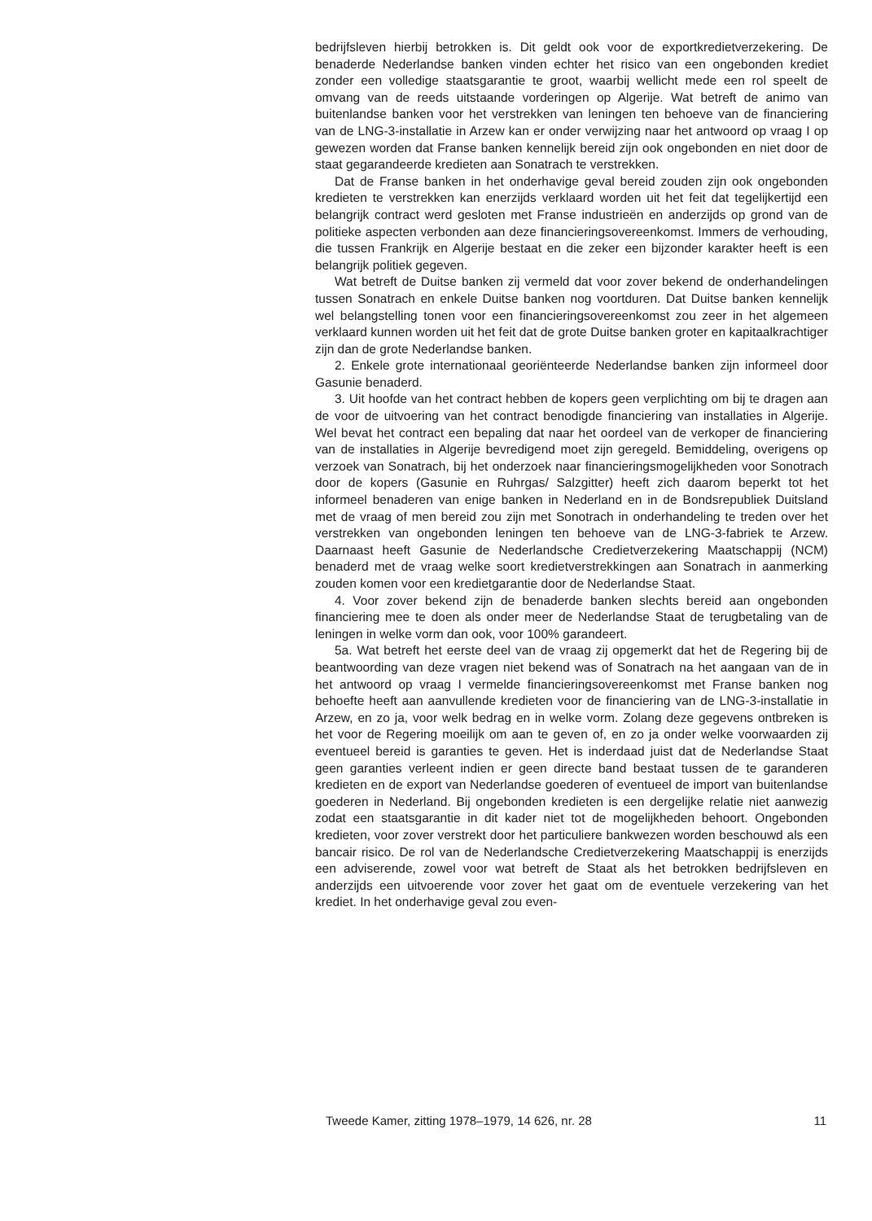bedrijfsleven hierbij betrokken is. Dit geldt ook voor de exportkredietverzekering. De benaderde Nederlandse banken vinden echter het risico van een ongebonden krediet zonder een volledige staatsgarantie te groot, waarbij wellicht mede een rol speelt de omvang van de reeds uitstaande vorderingen op Algerije. Wat betreft de animo van buitenlandse banken voor het verstrekken van leningen ten behoeve van de financiering van de LNG-3-installatie in Arzew kan er onder verwijzing naar het antwoord op vraag I op gewezen worden dat Franse banken kennelijk bereid zijn ook ongebonden en niet door de staat gegarandeerde kredieten aan Sonatrach te verstrekken.
Dat de Franse banken in het onderhavige geval bereid zouden zijn ook ongebonden kredieten te verstrekken kan enerzijds verklaard worden uit het feit dat tegelijkertijd een belangrijk contract werd gesloten met Franse industrieën en anderzijds op grond van de politieke aspecten verbonden aan deze financieringsovereenkomst. Immers de verhouding, die tussen Frankrijk en Algerije bestaat en die zeker een bijzonder karakter heeft is een belangrijk politiek gegeven.
Wat betreft de Duitse banken zij vermeld dat voor zover bekend de onderhandelingen tussen Sonatrach en enkele Duitse banken nog voortduren. Dat Duitse banken kennelijk wel belangstelling tonen voor een financieringsovereenkomst zou zeer in het algemeen verklaard kunnen worden uit het feit dat de grote Duitse banken groter en kapitaalkrachtiger zijn dan de grote Nederlandse banken.
2. Enkele grote internationaal georiënteerde Nederlandse banken zijn informeel door Gasunie benaderd.
3. Uit hoofde van het contract hebben de kopers geen verplichting om bij te dragen aan de voor de uitvoering van het contract benodigde financiering van installaties in Algerije. Wel bevat het contract een bepaling dat naar het oordeel van de verkoper de financiering van de installaties in Algerije bevredigend moet zijn geregeld. Bemiddeling, overigens op verzoek van Sonatrach, bij het onderzoek naar financieringsmogelijkheden voor Sonotrach door de kopers (Gasunie en Ruhrgas/ Salzgitter) heeft zich daarom beperkt tot het informeel benaderen van enige banken in Nederland en in de Bondsrepubliek Duitsland met de vraag of men bereid zou zijn met Sonotrach in onderhandeling te treden over het verstrekken van ongebonden leningen ten behoeve van de LNG-3-fabriek te Arzew. Daarnaast heeft Gasunie de Nederlandsche Credietverzekering Maatschappij (NCM) benaderd met de vraag welke soort kredietverstrekkingen aan Sonatrach in aanmerking zouden komen voor een kredietgarantie door de Nederlandse Staat.
4. Voor zover bekend zijn de benaderde banken slechts bereid aan ongebonden financiering mee te doen als onder meer de Nederlandse Staat de terugbetaling van de leningen in welke vorm dan ook, voor 100% garandeert.
5a. Wat betreft het eerste deel van de vraag zij opgemerkt dat het de Regering bij de beantwoording van deze vragen niet bekend was of Sonatrach na het aangaan van de in het antwoord op vraag I vermelde financieringsovereenkomst met Franse banken nog behoefte heeft aan aanvullende kredieten voor de financiering van de LNG-3-installatie in Arzew, en zo ja, voor welk bedrag en in welke vorm. Zolang deze gegevens ontbreken is het voor de Regering moeilijk om aan te geven of, en zo ja onder welke voorwaarden zij eventueel bereid is garanties te geven. Het is inderdaad juist dat de Nederlandse Staat geen garanties verleent indien er geen directe band bestaat tussen de te garanderen kredieten en de export van Nederlandse goederen of eventueel de import van buitenlandse goederen in Nederland. Bij ongebonden kredieten is een dergelijke relatie niet aanwezig zodat een staatsgarantie in dit kader niet tot de mogelijkheden behoort. Ongebonden kredieten, voor zover verstrekt door het particuliere bankwezen worden beschouwd als een bancair risico. De rol van de Nederlandsche Credietverzekering Maatschappij is enerzijds een adviserende, zowel voor wat betreft de Staat als het betrokken bedrijfsleven en anderzijds een uitvoerende voor zover het gaat om de eventuele verzekering van het krediet. In het onderhavige geval zou even-
Tweede Kamer, zitting 1978–1979, 14 626, nr. 28 11